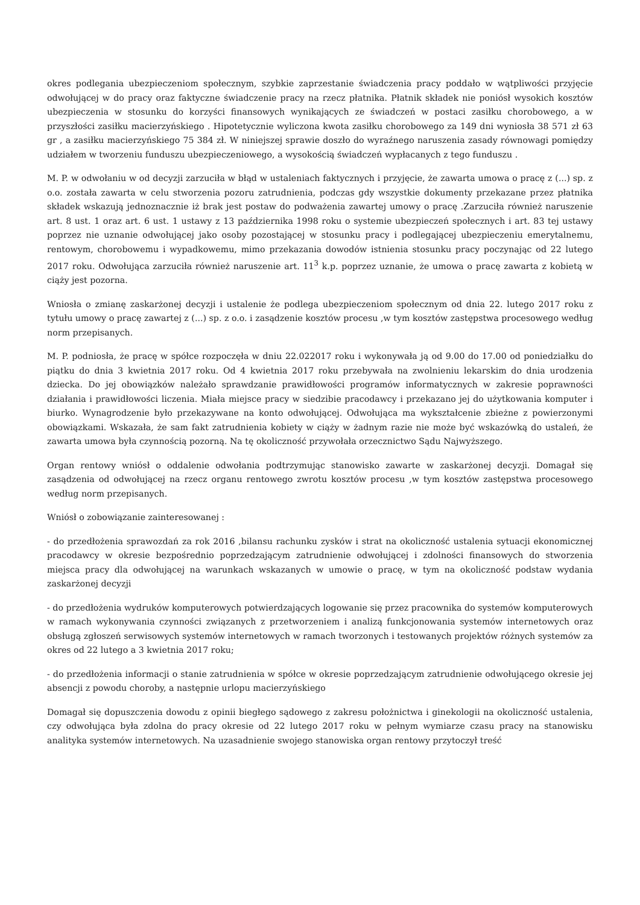okres podlegania ubezpieczeniom społecznym, szybkie zaprzestanie świadczenia pracy poddało w wątpliwości przyjęcie odwołującej w do pracy oraz faktyczne świadczenie pracy na rzecz płatnika. Płatnik składek nie poniósł wysokich kosztów ubezpieczenia w stosunku do korzyści finansowych wynikających ze świadczeń w postaci zasiłku chorobowego, a w przyszłości zasiłku macierzyńskiego . Hipotetycznie wyliczona kwota zasiłku chorobowego za 149 dni wyniosła 38 571 zł 63 gr , a zasiłku macierzyńskiego 75 384 zł. W niniejszej sprawie doszło do wyraźnego naruszenia zasady równowagi pomiędzy udziałem w tworzeniu funduszu ubezpieczeniowego, a wysokością świadczeń wypłacanych z tego funduszu .
M. P. w odwołaniu w od decyzji zarzuciła w błąd w ustaleniach faktycznych i przyjęcie, że zawarta umowa o pracę z (...) sp. z o.o. została zawarta w celu stworzenia pozoru zatrudnienia, podczas gdy wszystkie dokumenty przekazane przez płatnika składek wskazują jednoznacznie iż brak jest postaw do podważenia zawartej umowy o pracę .Zarzuciła również naruszenie art. 8 ust. 1 oraz art. 6 ust. 1 ustawy z 13 października 1998 roku o systemie ubezpieczeń społecznych i art. 83 tej ustawy poprzez nie uznanie odwołującej jako osoby pozostającej w stosunku pracy i podlegającej ubezpieczeniu emerytalnemu, rentowym, chorobowemu i wypadkowemu, mimo przekazania dowodów istnienia stosunku pracy poczynając od 22 lutego 2017 roku. Odwołująca zarzuciła również naruszenie art. 11<sup>3</sup> k.p. poprzez uznanie, że umowa o pracę zawarta z kobietą w ciąży jest pozorna.
Wniosła o zmianę zaskarżonej decyzji i ustalenie że podlega ubezpieczeniom społecznym od dnia 22. lutego 2017 roku z tytułu umowy o pracę zawartej z (...) sp. z o.o. i zasądzenie kosztów procesu ,w tym kosztów zastępstwa procesowego według norm przepisanych.
M. P. podniosła, że pracę w spółce rozpoczęła w dniu 22.022017 roku i wykonywała ją od 9.00 do 17.00 od poniedziałku do piątku do dnia 3 kwietnia 2017 roku. Od 4 kwietnia 2017 roku przebywała na zwolnieniu lekarskim do dnia urodzenia dziecka. Do jej obowiązków należało sprawdzanie prawidłowości programów informatycznych w zakresie poprawności działania i prawidłowości liczenia. Miała miejsce pracy w siedzibie pracodawcy i przekazano jej do użytkowania komputer i biurko. Wynagrodzenie było przekazywane na konto odwołującej. Odwołująca ma wykształcenie zbieżne z powierzonymi obowiązkami. Wskazała, że sam fakt zatrudnienia kobiety w ciąży w żadnym razie nie może być wskazówką do ustaleń, że zawarta umowa była czynnością pozorną. Na tę okoliczność przywołała orzecznictwo Sądu Najwyższego.
Organ rentowy wniósł o oddalenie odwołania podtrzymując stanowisko zawarte w zaskarżonej decyzji. Domagał się zasądzenia od odwołującej na rzecz organu rentowego zwrotu kosztów procesu ,w tym kosztów zastępstwa procesowego według norm przepisanych.
Wniósł o zobowiązanie zainteresowanej :
- do przedłożenia sprawozdań za rok 2016 ,bilansu rachunku zysków i strat na okoliczność ustalenia sytuacji ekonomicznej pracodawcy w okresie bezpośrednio poprzedzającym zatrudnienie odwołującej i zdolności finansowych do stworzenia miejsca pracy dla odwołującej na warunkach wskazanych w umowie o pracę, w tym na okoliczność podstaw wydania zaskarżonej decyzji
- do przedłożenia wydruków komputerowych potwierdzających logowanie się przez pracownika do systemów komputerowych w ramach wykonywania czynności związanych z przetworzeniem i analizą funkcjonowania systemów internetowych oraz obsługą zgłoszeń serwisowych systemów internetowych w ramach tworzonych i testowanych projektów różnych systemów za okres od 22 lutego a 3 kwietnia 2017 roku;
- do przedłożenia informacji o stanie zatrudnienia w spółce w okresie poprzedzającym zatrudnienie odwołującego okresie jej absencji z powodu choroby, a następnie urlopu macierzyńskiego
Domagał się dopuszczenia dowodu z opinii biegłego sądowego z zakresu położnictwa i ginekologii na okoliczność ustalenia, czy odwołująca była zdolna do pracy okresie od 22 lutego 2017 roku w pełnym wymiarze czasu pracy na stanowisku analityka systemów internetowych. Na uzasadnienie swojego stanowiska organ rentowy przytoczył treść